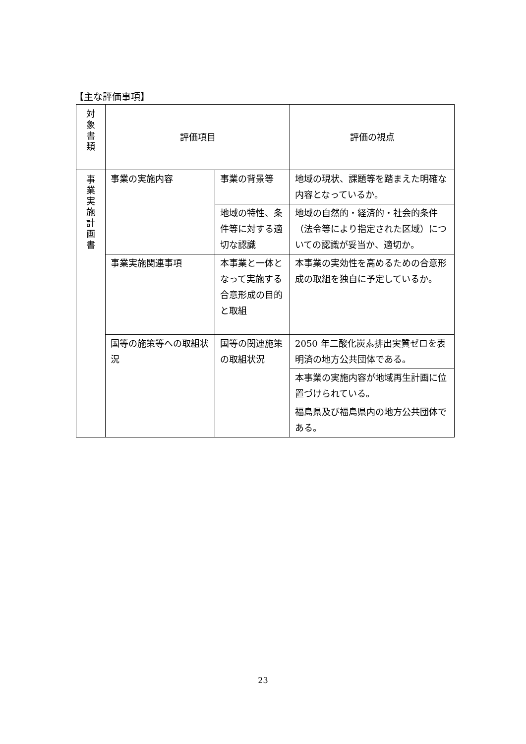【主な評価事項】
| 対 象 書 類 | 評価項目 | | 評価の視点 |
| 事 業 実 施 計 画 書 | 事業の実施内容 | 事業の背景等 | 地域の現状、課題等を踏まえた明確な内容となっているか。 |
| | | 地域の特性、条件等に対する適切な認識 | 地域の自然的・経済的・社会的条件（法令等により指定された区域）についての認識が妥当か、適切か。 |
| | 事業実施関連事項 | 本事業と一体となって実施する合意形成の目的と取組 | 本事業の実効性を高めるための合意形成の取組を独自に予定しているか。 |
| | 国等の施策等への取組状況 | 国等の関連施策の取組状況 | 2050 年二酸化炭素排出実質ゼロを表明済の地方公共団体である。 |
| | | | 本事業の実施内容が地域再生計画に位置づけられている。 |
| | | | 福島県及び福島県内の地方公共団体である。 |
23